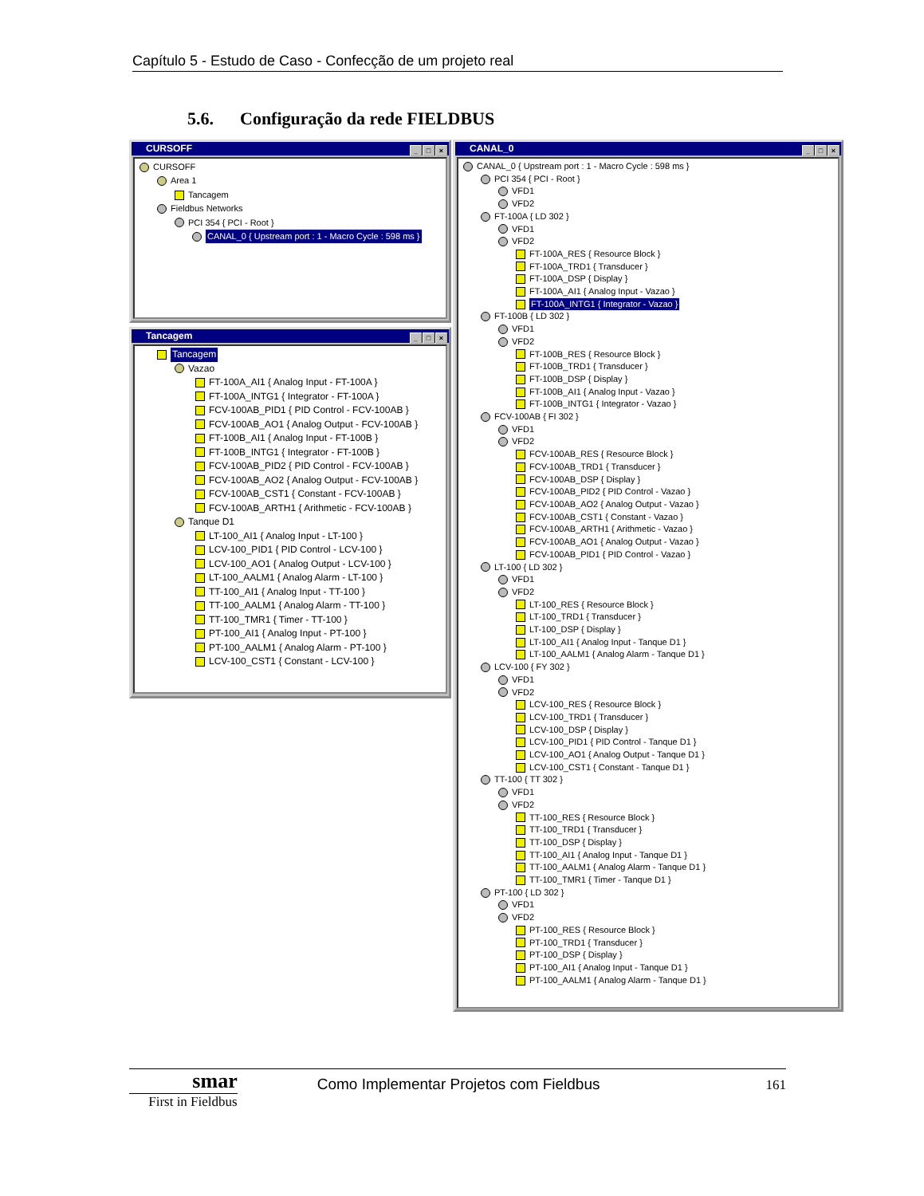Capítulo 5 - Estudo de Caso - Confecção de um projeto real
5.6. Configuração da rede FIELDBUS
CURSOFF
_ □ ×
CURSOFF
Area 1
Tancagem
Fieldbus Networks
PCI 354 { PCI - Root }
CANAL_0 { Upstream port : 1 - Macro Cycle : 598 ms }
Tancagem
_ □ ×
Tancagem
Vazao
FT-100A_AI1 { Analog Input - FT-100A }
FT-100A_INTG1 { Integrator - FT-100A }
FCV-100AB_PID1 { PID Control - FCV-100AB }
FCV-100AB_AO1 { Analog Output - FCV-100AB }
FT-100B_AI1 { Analog Input - FT-100B }
FT-100B_INTG1 { Integrator - FT-100B }
FCV-100AB_PID2 { PID Control - FCV-100AB }
FCV-100AB_AO2 { Analog Output - FCV-100AB }
FCV-100AB_CST1 { Constant - FCV-100AB }
FCV-100AB_ARTH1 { Arithmetic - FCV-100AB }
Tanque D1
LT-100_AI1 { Analog Input - LT-100 }
LCV-100_PID1 { PID Control - LCV-100 }
LCV-100_AO1 { Analog Output - LCV-100 }
LT-100_AALM1 { Analog Alarm - LT-100 }
TT-100_AI1 { Analog Input - TT-100 }
TT-100_AALM1 { Analog Alarm - TT-100 }
TT-100_TMR1 { Timer - TT-100 }
PT-100_AI1 { Analog Input - PT-100 }
PT-100_AALM1 { Analog Alarm - PT-100 }
LCV-100_CST1 { Constant - LCV-100 }
CANAL_0
_ □ ×
CANAL_0 { Upstream port : 1 - Macro Cycle : 598 ms }
PCI 354 { PCI - Root }
VFD1
VFD2
FT-100A { LD 302 }
VFD1
VFD2
FT-100A_RES { Resource Block }
FT-100A_TRD1 { Transducer }
FT-100A_DSP { Display }
FT-100A_AI1 { Analog Input - Vazao }
FT-100A_INTG1 { Integrator - Vazao }
FT-100B { LD 302 }
VFD1
VFD2
FT-100B_RES { Resource Block }
FT-100B_TRD1 { Transducer }
FT-100B_DSP { Display }
FT-100B_AI1 { Analog Input - Vazao }
FT-100B_INTG1 { Integrator - Vazao }
FCV-100AB { FI 302 }
VFD1
VFD2
FCV-100AB_RES { Resource Block }
FCV-100AB_TRD1 { Transducer }
FCV-100AB_DSP { Display }
FCV-100AB_PID2 { PID Control - Vazao }
FCV-100AB_AO2 { Analog Output - Vazao }
FCV-100AB_CST1 { Constant - Vazao }
FCV-100AB_ARTH1 { Arithmetic - Vazao }
FCV-100AB_AO1 { Analog Output - Vazao }
FCV-100AB_PID1 { PID Control - Vazao }
LT-100 { LD 302 }
VFD1
VFD2
LT-100_RES { Resource Block }
LT-100_TRD1 { Transducer }
LT-100_DSP { Display }
LT-100_AI1 { Analog Input - Tanque D1 }
LT-100_AALM1 { Analog Alarm - Tanque D1 }
LCV-100 { FY 302 }
VFD1
VFD2
LCV-100_RES { Resource Block }
LCV-100_TRD1 { Transducer }
LCV-100_DSP { Display }
LCV-100_PID1 { PID Control - Tanque D1 }
LCV-100_AO1 { Analog Output - Tanque D1 }
LCV-100_CST1 { Constant - Tanque D1 }
TT-100 { TT 302 }
VFD1
VFD2
TT-100_RES { Resource Block }
TT-100_TRD1 { Transducer }
TT-100_DSP { Display }
TT-100_AI1 { Analog Input - Tanque D1 }
TT-100_AALM1 { Analog Alarm - Tanque D1 }
TT-100_TMR1 { Timer - Tanque D1 }
PT-100 { LD 302 }
VFD1
VFD2
PT-100_RES { Resource Block }
PT-100_TRD1 { Transducer }
PT-100_DSP { Display }
PT-100_AI1 { Analog Input - Tanque D1 }
PT-100_AALM1 { Analog Alarm - Tanque D1 }
smar
First in Fieldbus
Como Implementar Projetos com Fieldbus 161